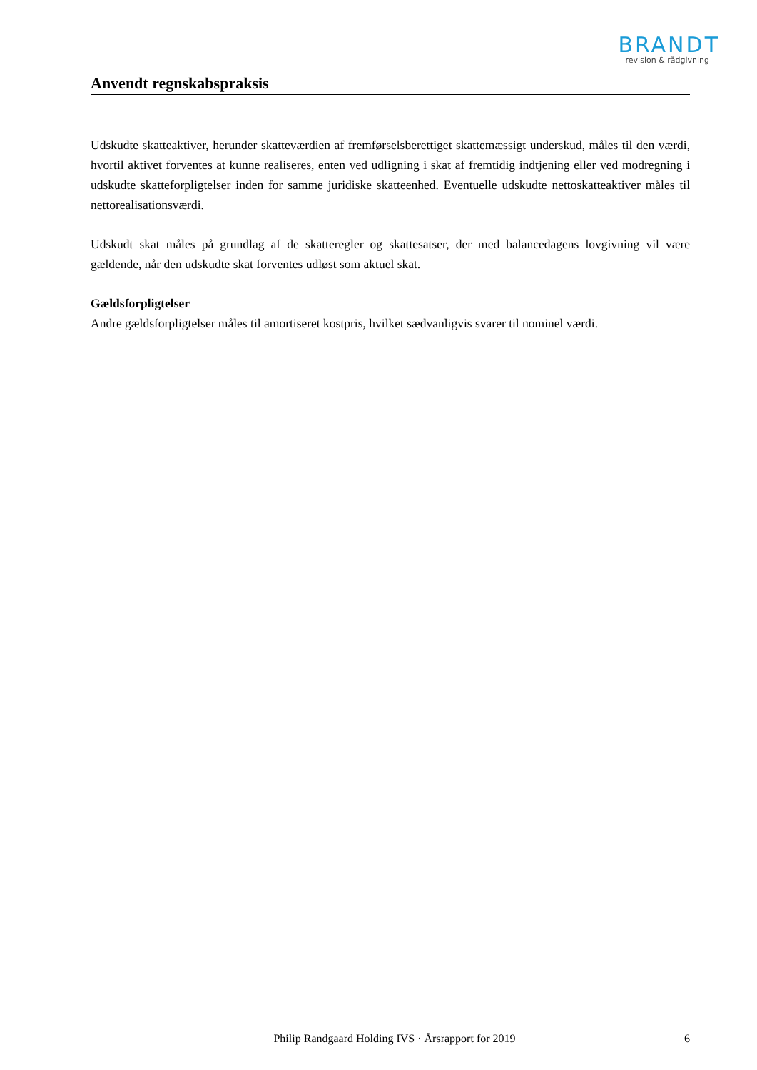BRANDT
revision & rådgivning
Anvendt regnskabspraksis
Udskudte skatteaktiver, herunder skatteværdien af fremførselsberettiget skattemæssigt underskud, måles til den værdi, hvortil aktivet forventes at kunne realiseres, enten ved udligning i skat af fremtidig indtjening eller ved modregning i udskudte skatteforpligtelser inden for samme juridiske skatteenhed. Eventuelle udskudte nettoskatteaktiver måles til nettorealisationsværdi.
Udskudt skat måles på grundlag af de skatteregler og skattesatser, der med balancedagens lovgivning vil være gældende, når den udskudte skat forventes udløst som aktuel skat.
Gældsforpligtelser
Andre gældsforpligtelser måles til amortiseret kostpris, hvilket sædvanligvis svarer til nominel værdi.
Philip Randgaard Holding IVS · Årsrapport for 2019 6